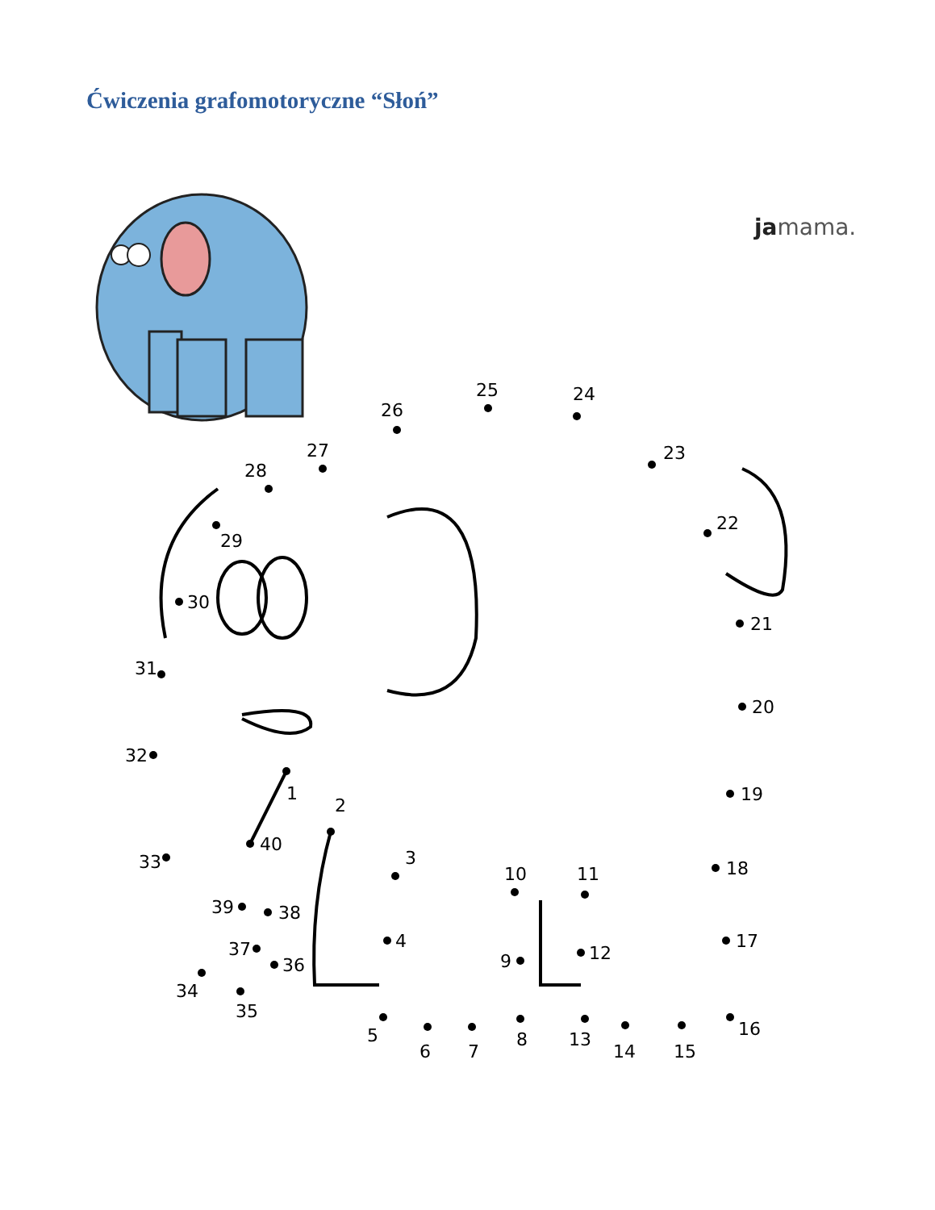Ćwiczenia grafomotoryczne “Słoń”
jamama.
1
2
3
4
5
6
7
8
9
10
11
12
13
14
15
16
17
18
19
20
21
22
23
24
25
26
27
28
29
30
31
32
33
34
35
36
37
38
39
40